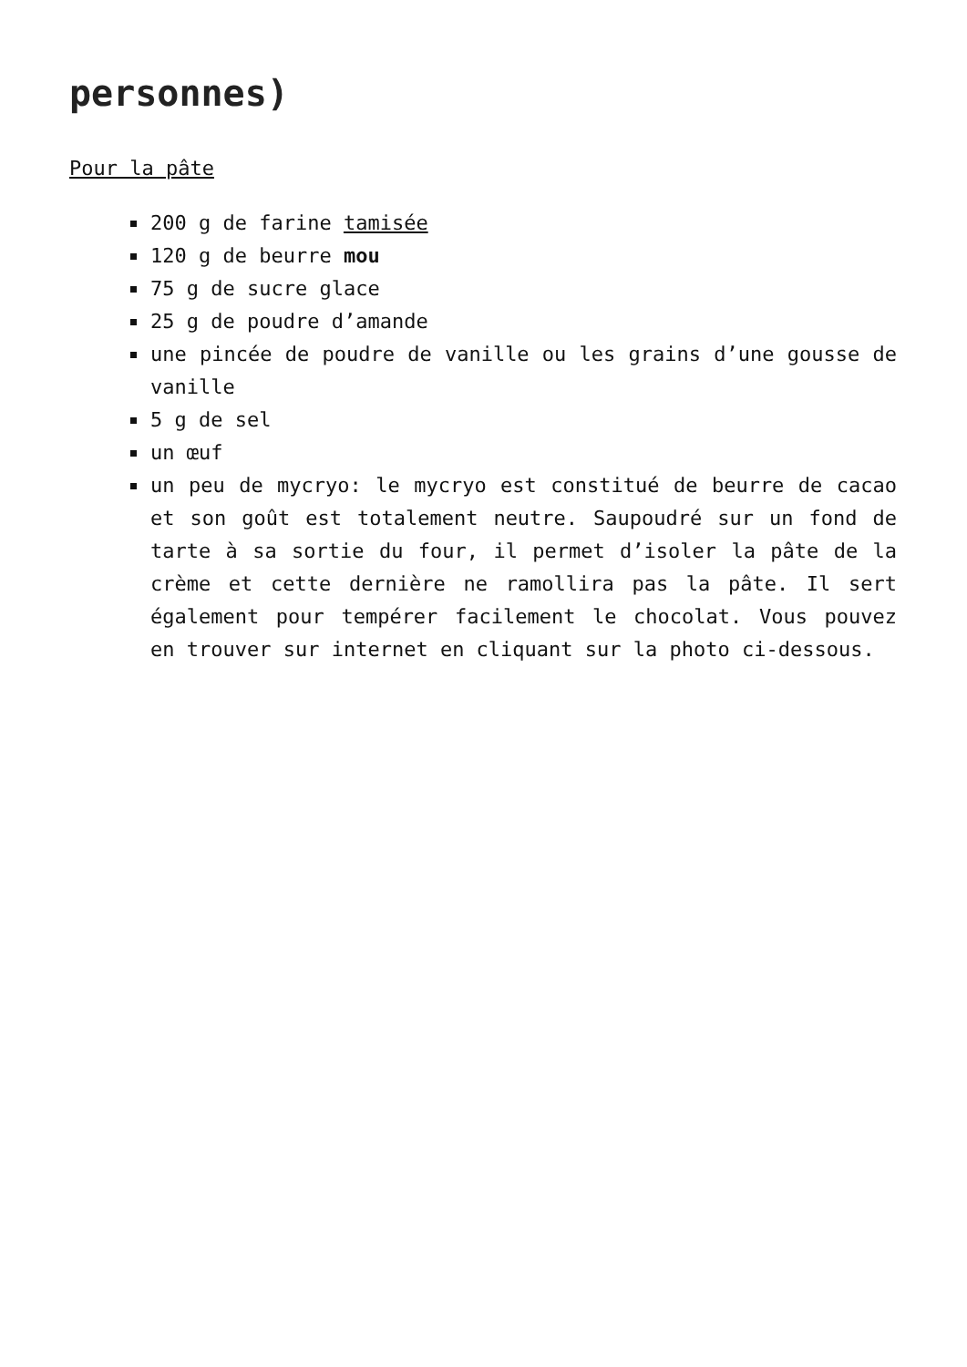personnes)
Pour la pâte
200 g de farine tamisée
120 g de beurre mou
75 g de sucre glace
25 g de poudre d’amande
une pincée de poudre de vanille ou les grains d’une gousse de vanille
5 g de sel
un œuf
un peu de mycryo: le mycryo est constitué de beurre de cacao et son goût est totalement neutre. Saupoudré sur un fond de tarte à sa sortie du four, il permet d’isoler la pâte de la crème et cette dernière ne ramollira pas la pâte. Il sert également pour tempérer facilement le chocolat. Vous pouvez en trouver sur internet en cliquant sur la photo ci-dessous.